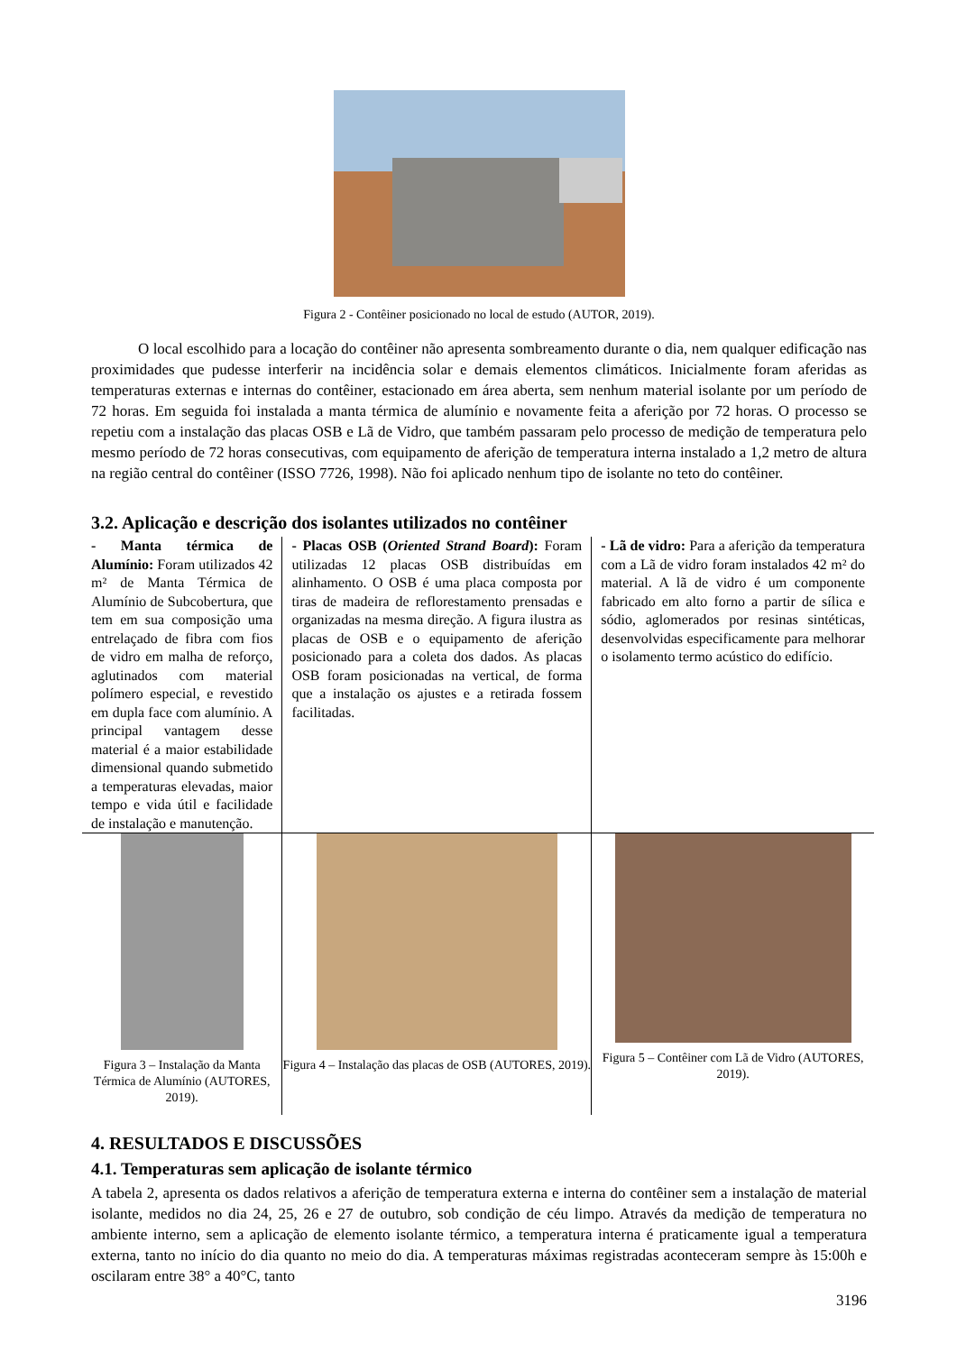Figura 2 - Contêiner posicionado no local de estudo (AUTOR, 2019).
O local escolhido para a locação do contêiner não apresenta sombreamento durante o dia, nem qualquer edificação nas proximidades que pudesse interferir na incidência solar e demais elementos climáticos. Inicialmente foram aferidas as temperaturas externas e internas do contêiner, estacionado em área aberta, sem nenhum material isolante por um período de 72 horas. Em seguida foi instalada a manta térmica de alumínio e novamente feita a aferição por 72 horas. O processo se repetiu com a instalação das placas OSB e Lã de Vidro, que também passaram pelo processo de medição de temperatura pelo mesmo período de 72 horas consecutivas, com equipamento de aferição de temperatura interna instalado a 1,2 metro de altura na região central do contêiner (ISSO 7726, 1998). Não foi aplicado nenhum tipo de isolante no teto do contêiner.
3.2. Aplicação e descrição dos isolantes utilizados no contêiner
| - Manta térmica de Alumínio: Foram utilizados 42 m² de Manta Térmica de Alumínio de Subcobertura, que tem em sua composição uma entrelaçado de fibra com fios de vidro em malha de reforço, aglutinados com material polímero especial, e revestido em dupla face com alumínio. A principal vantagem desse material é a maior estabilidade dimensional quando submetido a temperaturas elevadas, maior tempo e vida útil e facilidade de instalação e manutenção. | - Placas OSB ( Oriented Strand Board ): Foram utilizadas 12 placas OSB distribuídas em alinhamento. O OSB é uma placa composta por tiras de madeira de reflorestamento prensadas e organizadas na mesma direção. A figura ilustra as placas de OSB e o equipamento de aferição posicionado para a coleta dos dados. As placas OSB foram posicionadas na vertical, de forma que a instalação os ajustes e a retirada fossem facilitadas. | - Lã de vidro: Para a aferição da temperatura com a Lã de vidro foram instalados 42 m² do material. A lã de vidro é um componente fabricado em alto forno a partir de sílica e sódio, aglomerados por resinas sintéticas, desenvolvidas especificamente para melhorar o isolamento termo acústico do edifício. |
| Figura 3 – Instalação da Manta Térmica de Alumínio (AUTORES, 2019). | Figura 4 – Instalação das placas de OSB (AUTORES, 2019). | Figura 5 – Contêiner com Lã de Vidro (AUTORES, 2019). |
4. RESULTADOS E DISCUSSÕES
4.1. Temperaturas sem aplicação de isolante térmico
A tabela 2, apresenta os dados relativos a aferição de temperatura externa e interna do contêiner sem a instalação de material isolante, medidos no dia 24, 25, 26 e 27 de outubro, sob condição de céu limpo. Através da medição de temperatura no ambiente interno, sem a aplicação de elemento isolante térmico, a temperatura interna é praticamente igual a temperatura externa, tanto no início do dia quanto no meio do dia. A temperaturas máximas registradas aconteceram sempre às 15:00h e oscilaram entre 38° a 40°C, tanto
3196